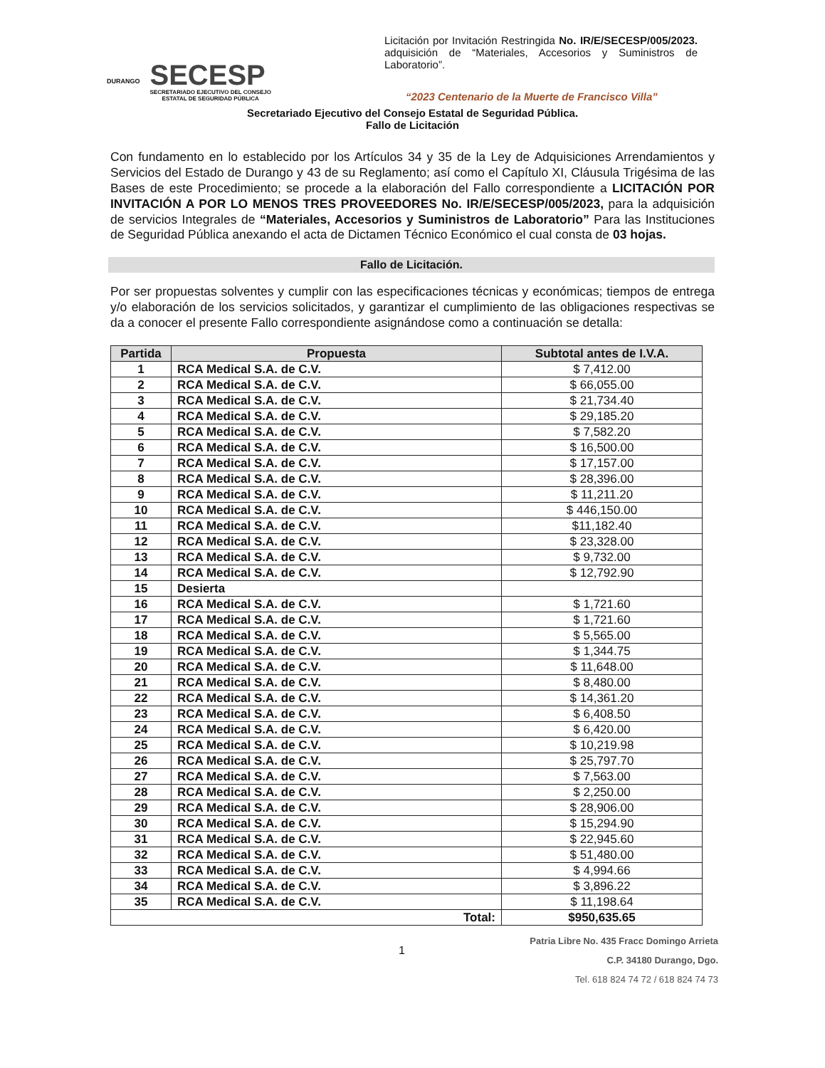DURANGO
SECESP
SECRETARIADO EJECUTIVO DEL CONSEJO
ESTATAL DE SEGURIDAD PÚBLICA
Licitación por Invitación Restringida No. IR/E/SECESP/005/2023. adquisición de “Materiales, Accesorios y Suministros de Laboratorio”.
“2023 Centenario de la Muerte de Francisco Villa”
Secretariado Ejecutivo del Consejo Estatal de Seguridad Pública.
Fallo de Licitación
Con fundamento en lo establecido por los Artículos 34 y 35 de la Ley de Adquisiciones Arrendamientos y Servicios del Estado de Durango y 43 de su Reglamento; así como el Capítulo XI, Cláusula Trigésima de las Bases de este Procedimiento; se procede a la elaboración del Fallo correspondiente a LICITACIÓN POR INVITACIÓN A POR LO MENOS TRES PROVEEDORES No. IR/E/SECESP/005/2023, para la adquisición de servicios Integrales de “Materiales, Accesorios y Suministros de Laboratorio” Para las Instituciones de Seguridad Pública anexando el acta de Dictamen Técnico Económico el cual consta de 03 hojas.
Fallo de Licitación.
Por ser propuestas solventes y cumplir con las especificaciones técnicas y económicas; tiempos de entrega y/o elaboración de los servicios solicitados, y garantizar el cumplimiento de las obligaciones respectivas se da a conocer el presente Fallo correspondiente asignándose como a continuación se detalla:
| Partida | Propuesta | Subtotal antes de I.V.A. |
| --- | --- | --- |
| 1 | RCA Medical S.A. de C.V. | $ 7,412.00 |
| 2 | RCA Medical S.A. de C.V. | $ 66,055.00 |
| 3 | RCA Medical S.A. de C.V. | $ 21,734.40 |
| 4 | RCA Medical S.A. de C.V. | $ 29,185.20 |
| 5 | RCA Medical S.A. de C.V. | $ 7,582.20 |
| 6 | RCA Medical S.A. de C.V. | $ 16,500.00 |
| 7 | RCA Medical S.A. de C.V. | $ 17,157.00 |
| 8 | RCA Medical S.A. de C.V. | $ 28,396.00 |
| 9 | RCA Medical S.A. de C.V. | $ 11,211.20 |
| 10 | RCA Medical S.A. de C.V. | $ 446,150.00 |
| 11 | RCA Medical S.A. de C.V. | $11,182.40 |
| 12 | RCA Medical S.A. de C.V. | $ 23,328.00 |
| 13 | RCA Medical S.A. de C.V. | $ 9,732.00 |
| 14 | RCA Medical S.A. de C.V. | $ 12,792.90 |
| 15 | Desierta | |
| 16 | RCA Medical S.A. de C.V. | $ 1,721.60 |
| 17 | RCA Medical S.A. de C.V. | $ 1,721.60 |
| 18 | RCA Medical S.A. de C.V. | $ 5,565.00 |
| 19 | RCA Medical S.A. de C.V. | $ 1,344.75 |
| 20 | RCA Medical S.A. de C.V. | $ 11,648.00 |
| 21 | RCA Medical S.A. de C.V. | $ 8,480.00 |
| 22 | RCA Medical S.A. de C.V. | $ 14,361.20 |
| 23 | RCA Medical S.A. de C.V. | $ 6,408.50 |
| 24 | RCA Medical S.A. de C.V. | $ 6,420.00 |
| 25 | RCA Medical S.A. de C.V. | $ 10,219.98 |
| 26 | RCA Medical S.A. de C.V. | $ 25,797.70 |
| 27 | RCA Medical S.A. de C.V. | $ 7,563.00 |
| 28 | RCA Medical S.A. de C.V. | $ 2,250.00 |
| 29 | RCA Medical S.A. de C.V. | $ 28,906.00 |
| 30 | RCA Medical S.A. de C.V. | $ 15,294.90 |
| 31 | RCA Medical S.A. de C.V. | $ 22,945.60 |
| 32 | RCA Medical S.A. de C.V. | $ 51,480.00 |
| 33 | RCA Medical S.A. de C.V. | $ 4,994.66 |
| 34 | RCA Medical S.A. de C.V. | $ 3,896.22 |
| 35 | RCA Medical S.A. de C.V. | $ 11,198.64 |
| Total: | | $950,635.65 |
1
Patria Libre No. 435 Fracc Domingo Arrieta
C.P. 34180 Durango, Dgo.
Tel. 618 824 74 72 / 618 824 74 73